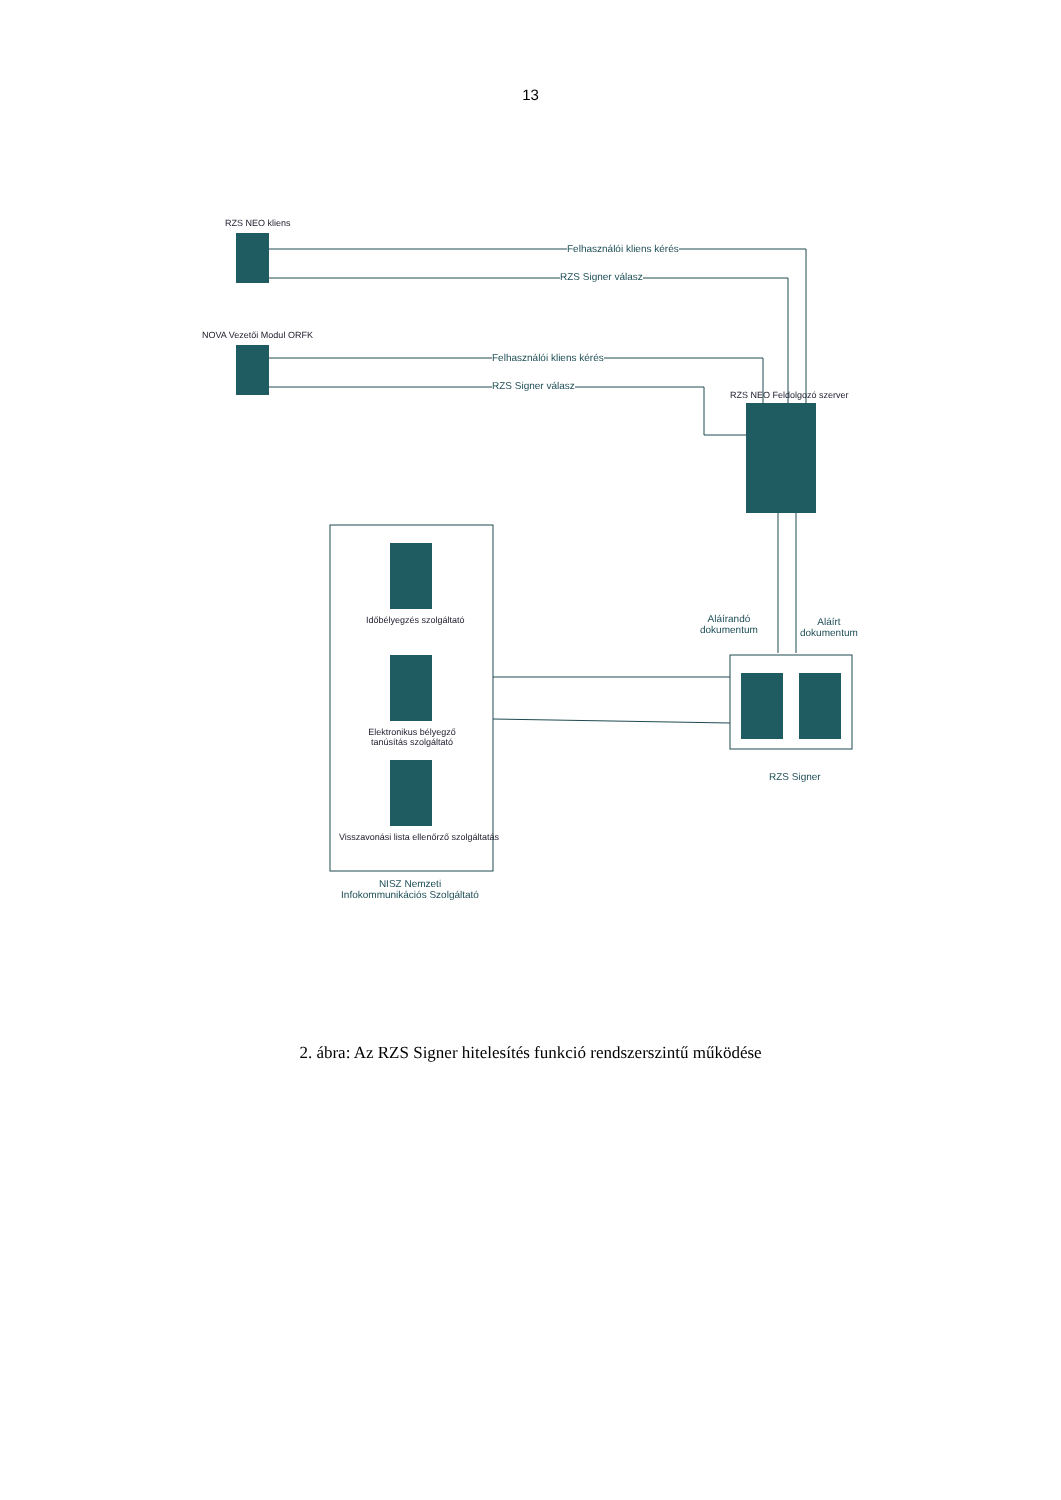13
RZS NEO kliens
NOVA Vezetői Modul ORFK
RZS NEO Feldolgozó szerver
Felhasználói kliens kérés
RZS Signer válasz
Felhasználói kliens kérés
RZS Signer válasz
Aláírandó
dokumentum
Aláírt
dokumentum
Időbélyegzés szolgáltató
Elektronikus bélyegző tanúsítás szolgáltató
Visszavonási lista ellenőrző szolgáltatás
RZS Signer
NISZ Nemzeti Infokommunikációs Szolgáltató
2. ábra: Az RZS Signer hitelesítés funkció rendszerszintű működése